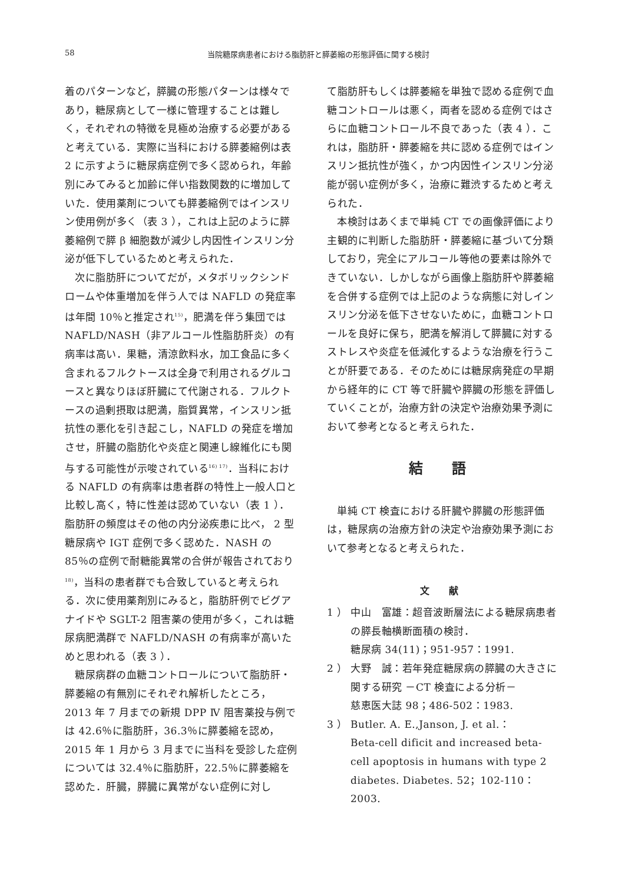58 当院糖尿病患者における脂肪肝と膵萎縮の形態評価に関する検討
着のパターンなど，膵臓の形態パターンは様々であり，糖尿病として一様に管理することは難しく，それぞれの特徴を見極め治療する必要があると考えている．実際に当科における膵萎縮例は表 2 に示すように糖尿病症例で多く認められ，年齢別にみてみると加齢に伴い指数関数的に増加していた．使用薬剤についても膵萎縮例ではインスリン使用例が多く（表 3 ），これは上記のように膵萎縮例で膵 β 細胞数が減少し内因性インスリン分泌が低下しているためと考えられた．
次に脂肪肝についてだが，メタボリックシンドロームや体重増加を伴う人では NAFLD の発症率は年間 10％と推定され<sup>15)</sup>，肥満を伴う集団では NAFLD/NASH（非アルコール性脂肪肝炎）の有病率は高い．果糖，清涼飲料水，加工食品に多く含まれるフルクトースは全身で利用されるグルコースと異なりほぼ肝臓にて代謝される．フルクトースの過剰摂取は肥満，脂質異常，インスリン抵抗性の悪化を引き起こし，NAFLD の発症を増加させ，肝臓の脂肪化や炎症と関連し線維化にも関与する可能性が示唆されている<sup>16) 17)</sup>．当科における NAFLD の有病率は患者群の特性上一般人口と比較し高く，特に性差は認めていない（表 1 ）．脂肪肝の頻度はその他の内分泌疾患に比べ， 2 型糖尿病や IGT 症例で多く認めた．NASH の 85％の症例で耐糖能異常の合併が報告されており<sup>18)</sup>，当科の患者群でも合致していると考えられる．次に使用薬剤別にみると，脂肪肝例でビグアナイドや SGLT-2 阻害薬の使用が多く，これは糖尿病肥満群で NAFLD/NASH の有病率が高いためと思われる（表 3 ）．
糖尿病群の血糖コントロールについて脂肪肝・膵萎縮の有無別にそれぞれ解析したところ，2013 年 7 月までの新規 DPP Ⅳ 阻害薬投与例では 42.6％に脂肪肝，36.3％に膵萎縮を認め，2015 年 1 月から 3 月までに当科を受診した症例については 32.4％に脂肪肝，22.5％に膵萎縮を認めた．肝臓，膵臓に異常がない症例に対し
て脂肪肝もしくは膵萎縮を単独で認める症例で血糖コントロールは悪く，両者を認める症例ではさらに血糖コントロール不良であった（表 4 ）．これは，脂肪肝・膵萎縮を共に認める症例ではインスリン抵抗性が強く，かつ内因性インスリン分泌能が弱い症例が多く，治療に難渋するためと考えられた．
本検討はあくまで単純 CT での画像評価により主観的に判断した脂肪肝・膵萎縮に基づいて分類しており，完全にアルコール等他の要素は除外できていない．しかしながら画像上脂肪肝や膵萎縮を合併する症例では上記のような病態に対しインスリン分泌を低下させないために，血糖コントロールを良好に保ち，肥満を解消して膵臓に対するストレスや炎症を低減化するような治療を行うことが肝要である．そのためには糖尿病発症の早期から経年的に CT 等で肝臓や膵臓の形態を評価していくことが，治療方針の決定や治療効果予測において参考となると考えられた．
結 語
単純 CT 検査における肝臓や膵臓の形態評価は，糖尿病の治療方針の決定や治療効果予測において参考となると考えられた．
文 献
1 ） 中山　富雄：超音波断層法による糖尿病患者の膵長軸横断面積の検討．
糖尿病 34(11)；951-957：1991.
2 ） 大野　誠：若年発症糖尿病の膵臓の大きさに関する研究 －CT 検査による分析－
慈恵医大誌 98；486-502：1983.
3 ） Butler. A. E.,Janson, J. et al.：
Beta-cell dificit and increased beta-cell apoptosis in humans with type 2 diabetes. Diabetes. 52；102-110：2003.